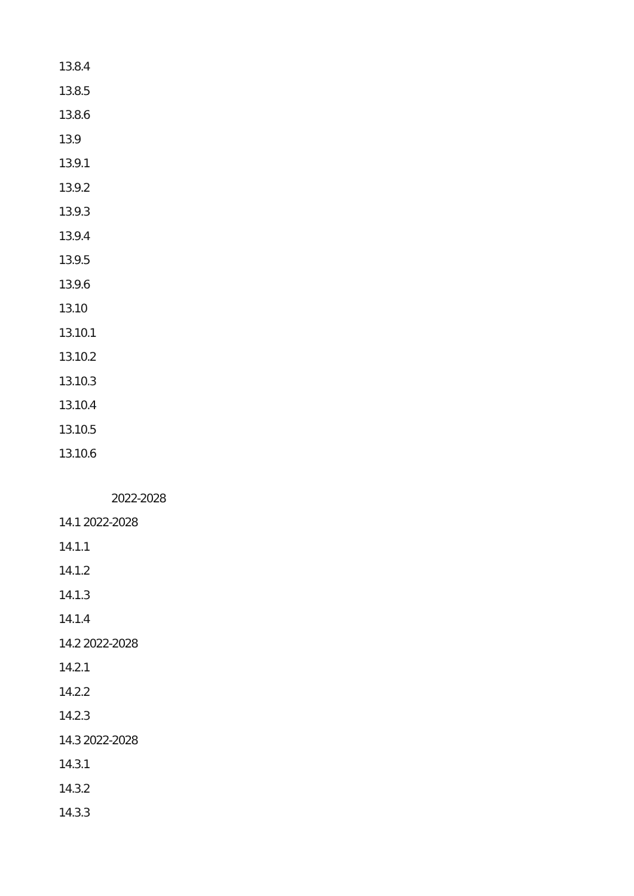13.8.4
13.8.5
13.8.6
13.9
13.9.1
13.9.2
13.9.3
13.9.4
13.9.5
13.9.6
13.10
13.10.1
13.10.2
13.10.3
13.10.4
13.10.5
13.10.6
2022-2028
14.1 2022-2028
14.1.1
14.1.2
14.1.3
14.1.4
14.2 2022-2028
14.2.1
14.2.2
14.2.3
14.3 2022-2028
14.3.1
14.3.2
14.3.3